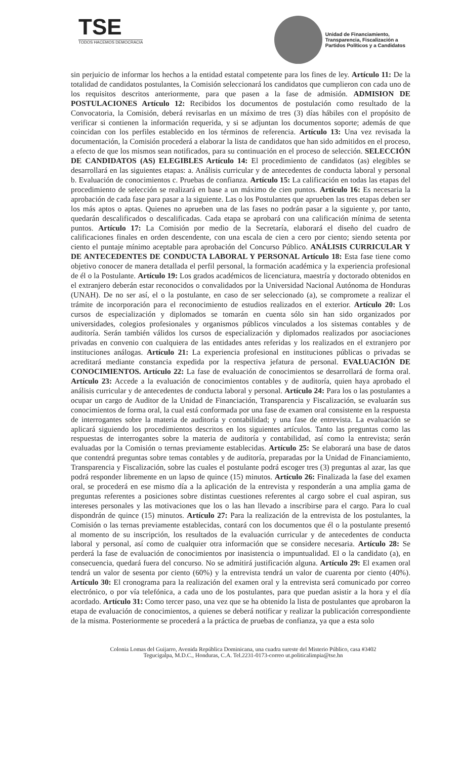TSE
TODOS HACEMOS DEMOCRACIA
Unidad de Financiamiento,
Transparencia, Fiscalización a
Partidos Políticos y a Candidatos
sin perjuicio de informar los hechos a la entidad estatal competente para los fines de ley. Artículo 11: De la totalidad de candidatos postulantes, la Comisión seleccionará los candidatos que cumplieron con cada uno de los requisitos descritos anteriormente, para que pasen a la fase de admisión. ADMISION DE POSTULACIONES Artículo 12: Recibidos los documentos de postulación como resultado de la Convocatoria, la Comisión, deberá revisarlas en un máximo de tres (3) días hábiles con el propósito de verificar si contienen la información requerida, y si se adjuntan los documentos soporte; además de que coincidan con los perfiles establecido en los términos de referencia. Artículo 13: Una vez revisada la documentación, la Comisión procederá a elaborar la lista de candidatos que han sido admitidos en el proceso, a efecto de que los mismos sean notificados, para su continuación en el proceso de selección. SELECCIÓN DE CANDIDATOS (AS) ELEGIBLES Artículo 14: El procedimiento de candidatos (as) elegibles se desarrollará en las siguientes etapas: a. Análisis curricular y de antecedentes de conducta laboral y personal b. Evaluación de conocimientos c. Pruebas de confianza. Artículo 15: La calificación en todas las etapas del procedimiento de selección se realizará en base a un máximo de cien puntos. Artículo 16: Es necesaria la aprobación de cada fase para pasar a la siguiente. Las o los Postulantes que aprueben las tres etapas deben ser los más aptos o aptas. Quienes no aprueben una de las fases no podrán pasar a la siguiente y, por tanto, quedarán descalificados o descalificadas. Cada etapa se aprobará con una calificación mínima de setenta puntos. Artículo 17: La Comisión por medio de la Secretaría, elaborará el diseño del cuadro de calificaciones finales en orden descendente, con una escala de cien a cero por ciento; siendo setenta por ciento el puntaje mínimo aceptable para aprobación del Concurso Público. ANÁLISIS CURRICULAR Y DE ANTECEDENTES DE CONDUCTA LABORAL Y PERSONAL Artículo 18: Esta fase tiene como objetivo conocer de manera detallada el perfil personal, la formación académica y la experiencia profesional de él o la Postulante. Artículo 19: Los grados académicos de licenciatura, maestría y doctorado obtenidos en el extranjero deberán estar reconocidos o convalidados por la Universidad Nacional Autónoma de Honduras (UNAH). De no ser así, el o la postulante, en caso de ser seleccionado (a), se compromete a realizar el trámite de incorporación para el reconocimiento de estudios realizados en el exterior. Artículo 20: Los cursos de especialización y diplomados se tomarán en cuenta sólo sin han sido organizados por universidades, colegios profesionales y organismos públicos vinculados a los sistemas contables y de auditoría. Serán también válidos los cursos de especialización y diplomados realizados por asociaciones privadas en convenio con cualquiera de las entidades antes referidas y los realizados en el extranjero por instituciones análogas. Artículo 21: La experiencia profesional en instituciones públicas o privadas se acreditará mediante constancia expedida por la respectiva jefatura de personal. EVALUACIÓN DE CONOCIMIENTOS. Artículo 22: La fase de evaluación de conocimientos se desarrollará de forma oral. Artículo 23: Accede a la evaluación de conocimientos contables y de auditoría, quien haya aprobado el análisis curricular y de antecedentes de conducta laboral y personal. Artículo 24: Para los o las postulantes a ocupar un cargo de Auditor de la Unidad de Financiación, Transparencia y Fiscalización, se evaluarán sus conocimientos de forma oral, la cual está conformada por una fase de examen oral consistente en la respuesta de interrogantes sobre la materia de auditoría y contabilidad; y una fase de entrevista. La evaluación se aplicará siguiendo los procedimientos descritos en los siguientes artículos. Tanto las preguntas como las respuestas de interrogantes sobre la materia de auditoría y contabilidad, así como la entrevista; serán evaluadas por la Comisión o ternas previamente establecidas. Artículo 25: Se elaborará una base de datos que contendrá preguntas sobre temas contables y de auditoría, preparadas por la Unidad de Financiamiento, Transparencia y Fiscalización, sobre las cuales el postulante podrá escoger tres (3) preguntas al azar, las que podrá responder libremente en un lapso de quince (15) minutos. Artículo 26: Finalizada la fase del examen oral, se procederá en ese mismo día a la aplicación de la entrevista y responderán a una amplia gama de preguntas referentes a posiciones sobre distintas cuestiones referentes al cargo sobre el cual aspiran, sus intereses personales y las motivaciones que los o las han llevado a inscribirse para el cargo. Para lo cual dispondrán de quince (15) minutos. Artículo 27: Para la realización de la entrevista de los postulantes, la Comisión o las ternas previamente establecidas, contará con los documentos que él o la postulante presentó al momento de su inscripción, los resultados de la evaluación curricular y de antecedentes de conducta laboral y personal, así como de cualquier otra información que se considere necesaria. Artículo 28: Se perderá la fase de evaluación de conocimientos por inasistencia o impuntualidad. El o la candidato (a), en consecuencia, quedará fuera del concurso. No se admitirá justificación alguna. Artículo 29: El examen oral tendrá un valor de sesenta por ciento (60%) y la entrevista tendrá un valor de cuarenta por ciento (40%). Artículo 30: El cronograma para la realización del examen oral y la entrevista será comunicado por correo electrónico, o por vía telefónica, a cada uno de los postulantes, para que puedan asistir a la hora y el día acordado. Artículo 31: Como tercer paso, una vez que se ha obtenido la lista de postulantes que aprobaron la etapa de evaluación de conocimientos, a quienes se deberá notificar y realizar la publicación correspondiente de la misma. Posteriormente se procederá a la práctica de pruebas de confianza, ya que a esta solo
Colonia Lomas del Guijarro, Avenida República Dominicana, una cuadra sureste del Misterio Público, casa #3402
Tegucigalpa, M.D.C., Honduras, C.A. Tel.2231-0173-correo ut.politicalimpia@tse.hn